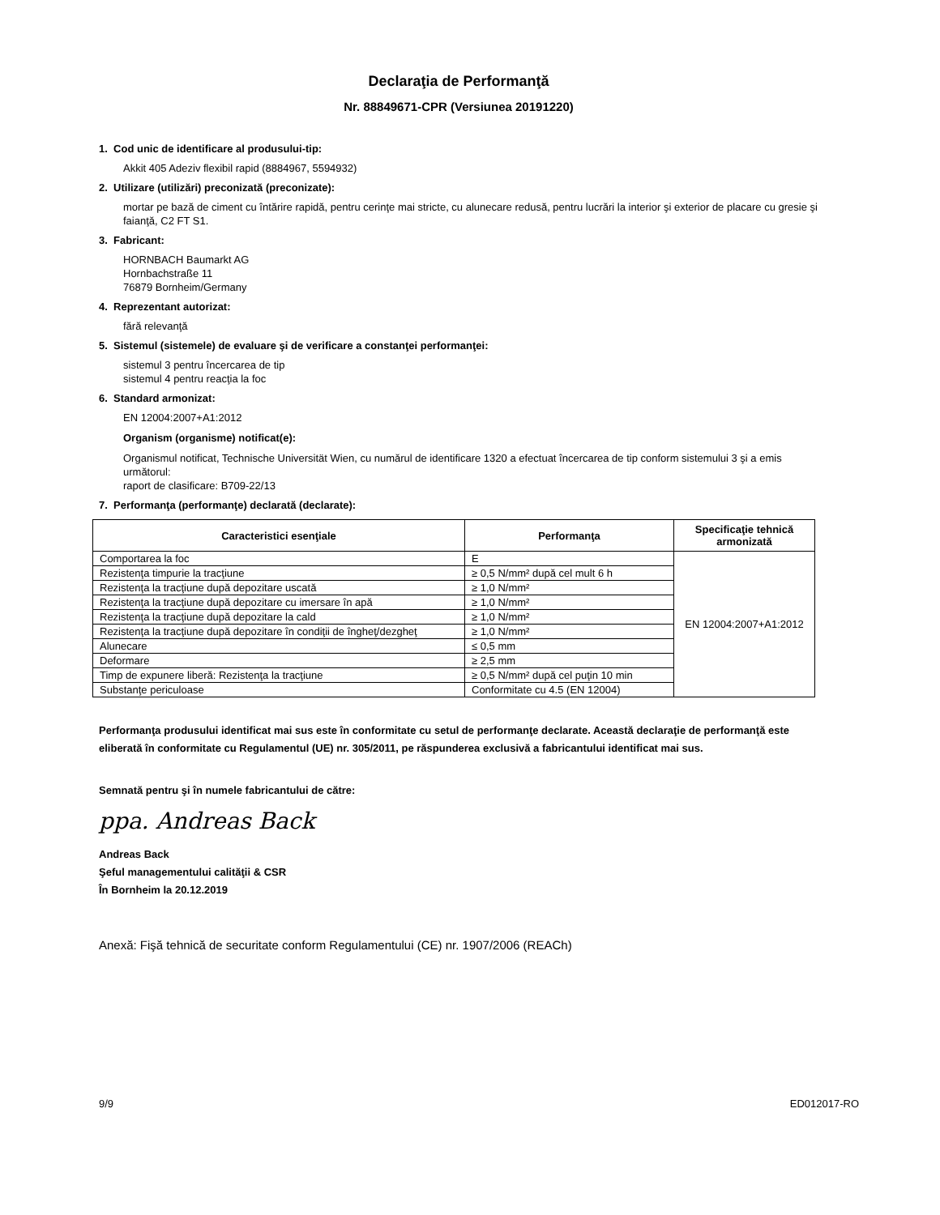Declaraţia de Performanţă
Nr. 88849671-CPR (Versiunea 20191220)
1. Cod unic de identificare al produsului-tip:
Akkit 405 Adeziv flexibil rapid (8884967, 5594932)
2. Utilizare (utilizări) preconizată (preconizate):
mortar pe bază de ciment cu întărire rapidă, pentru cerinţe mai stricte, cu alunecare redusă, pentru lucrări la interior şi exterior de placare cu gresie şi faianţă, C2 FT S1.
3. Fabricant:
HORNBACH Baumarkt AG
Hornbachstraße 11
76879 Bornheim/Germany
4. Reprezentant autorizat:
fără relevanţă
5. Sistemul (sistemele) de evaluare şi de verificare a constanţei performanţei:
sistemul 3 pentru încercarea de tip
sistemul 4 pentru reacţia la foc
6. Standard armonizat:
EN 12004:2007+A1:2012
Organism (organisme) notificat(e):
Organismul notificat, Technische Universität Wien, cu numărul de identificare 1320 a efectuat încercarea de tip conform sistemului 3 şi a emis următorul:
raport de clasificare: B709-22/13
7. Performanţa (performanţe) declarată (declarate):
| Caracteristici esenţiale | Performanţa | Specificaţie tehnică armonizată |
| --- | --- | --- |
| Comportarea la foc | E | EN 12004:2007+A1:2012 |
| Rezistenţa timpurie la tracţiune | ≥ 0,5 N/mm² după cel mult 6 h | |
| Rezistenţa la tracţiune după depozitare uscată | ≥ 1,0 N/mm² | |
| Rezistenţa la tracţiune după depozitare cu imersare în apă | ≥ 1,0 N/mm² | |
| Rezistenţa la tracţiune după depozitare la cald | ≥ 1,0 N/mm² | |
| Rezistenţa la tracţiune după depozitare în condiţii de îngheţ/dezgheţ | ≥ 1,0 N/mm² | |
| Alunecare | ≤ 0,5 mm | |
| Deformare | ≥ 2,5 mm | |
| Timp de expunere liberă: Rezistenţa la tracţiune | ≥ 0,5 N/mm² după cel puţin 10 min | |
| Substanţe periculoase | Conformitate cu 4.5 (EN 12004) | |
Performanţa produsului identificat mai sus este în conformitate cu setul de performanţe declarate. Această declaraţie de performanţă este eliberată în conformitate cu Regulamentul (UE) nr. 305/2011, pe răspunderea exclusivă a fabricantului identificat mai sus.
Semnată pentru şi în numele fabricantului de către:
ppa. Andreas Back
Andreas Back
Şeful managementului calităţii & CSR
În Bornheim la 20.12.2019
Anexă: Fişă tehnică de securitate conform Regulamentului (CE) nr. 1907/2006 (REACh)
9/9 ED012017-RO